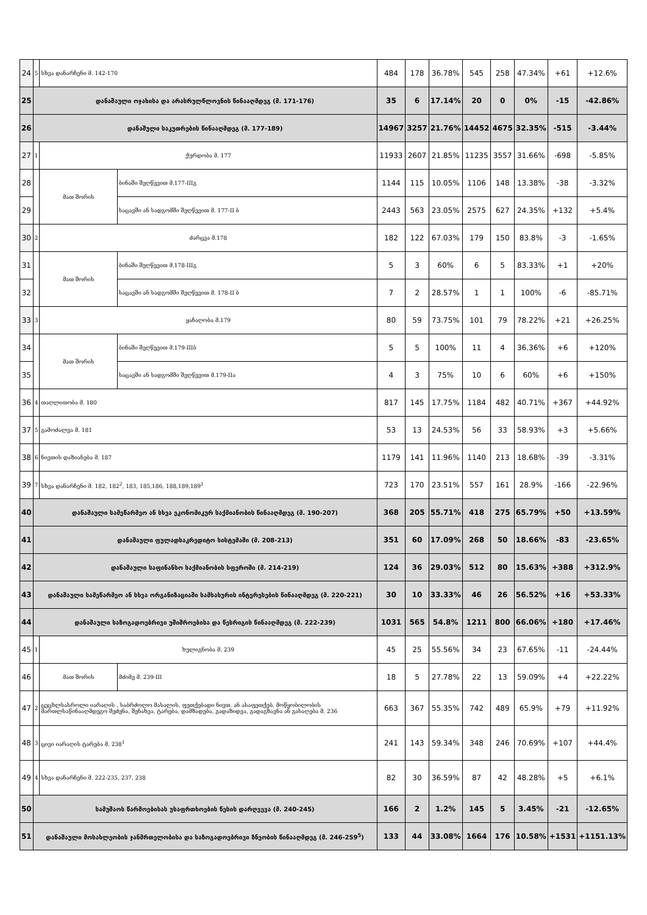| 24 | 5 | სხვა დანარჩენი მ. 142-170 | | 484 | 178 | 36.78% | 545 | 258 | 47.34% | +61 | +12.6% |
| 25 | დანაშაული ოჯახისა და არასრულწლოვნის წინააღმდეგ (მ. 171-176) | | | 35 | 6 | 17.14% | 20 | 0 | 0% | -15 | -42.86% |
| 26 | დანაშული საკუთრების წინააღმდეგ (მ. 177-189) | | | 14967 | 3257 | 21.76% | 14452 | 4675 | 32.35% | -515 | -3.44% |
| 27 | 1 | ქურდობა მ. 177 | | 11933 | 2607 | 21.85% | 11235 | 3557 | 31.66% | -698 | -5.85% |
| 28 | | მათ შორის | ბინაში შეღწევით მ.177-IIIგ | 1144 | 115 | 10.05% | 1106 | 148 | 13.38% | -38 | -3.32% |
| 29 | | | საცავში ან სადგომში შეღწევით მ. 177-II ბ | 2443 | 563 | 23.05% | 2575 | 627 | 24.35% | +132 | +5.4% |
| 30 | 2 | ძარცვა მ.178 | | 182 | 122 | 67.03% | 179 | 150 | 83.8% | -3 | -1.65% |
| 31 | | მათ შორის | ბინაში შეღწევით მ.178-IIIგ | 5 | 3 | 60% | 6 | 5 | 83.33% | +1 | +20% |
| 32 | | | საცავში ან სადგომში შეღწევით მ. 178-II ბ | 7 | 2 | 28.57% | 1 | 1 | 100% | -6 | -85.71% |
| 33 | 3 | ყაჩაღობა მ.179 | | 80 | 59 | 73.75% | 101 | 79 | 78.22% | +21 | +26.25% |
| 34 | | მათ შორის | ბინაში შეღწევით მ.179-IIIბ | 5 | 5 | 100% | 11 | 4 | 36.36% | +6 | +120% |
| 35 | | | საცავში ან სადგომში შეღწევით მ.179-IIა | 4 | 3 | 75% | 10 | 6 | 60% | +6 | +150% |
| 36 | 4 | თაღლითობა მ. 180 | | 817 | 145 | 17.75% | 1184 | 482 | 40.71% | +367 | +44.92% |
| 37 | 5 | გამოძალვა მ. 181 | | 53 | 13 | 24.53% | 56 | 33 | 58.93% | +3 | +5.66% |
| 38 | 6 | ნივთის დაზიანება მ. 187 | | 1179 | 141 | 11.96% | 1140 | 213 | 18.68% | -39 | -3.31% |
| 39 | 7 | სხვა დანარჩენი მ. 182, 182<sup>2</sup>, 183, 185,186, 188,189,189<sup>1</sup> | | 723 | 170 | 23.51% | 557 | 161 | 28.9% | -166 | -22.96% |
| 40 | დანაშაული სამეწარმეო ან სხვა ეკონომიკურ საქმიანობის წინააღმდეგ (მ. 190-207) | | | 368 | 205 | 55.71% | 418 | 275 | 65.79% | +50 | +13.59% |
| 41 | დანაშაული ფულადსაკრედიტო სისტემაში (მ. 208-213) | | | 351 | 60 | 17.09% | 268 | 50 | 18.66% | -83 | -23.65% |
| 42 | დანაშაული საფინანსო საქმიანობის სფეროში (მ. 214-219) | | | 124 | 36 | 29.03% | 512 | 80 | 15.63% | +388 | +312.9% |
| 43 | დანაშაული სამეწარმეო ან სხვა ორგანიზაციაში სამსახურის ინტერესების წინააღმდეგ (მ. 220-221) | | | 30 | 10 | 33.33% | 46 | 26 | 56.52% | +16 | +53.33% |
| 44 | დანაშაული საზოგადოებრივი უშიშროებისა და წესრიგის წინააღმდეგ (მ. 222-239) | | | 1031 | 565 | 54.8% | 1211 | 800 | 66.06% | +180 | +17.46% |
| 45 | 1 | ხულიგნობა მ. 239 | | 45 | 25 | 55.56% | 34 | 23 | 67.65% | -11 | -24.44% |
| 46 | | მათ შორის | მძიმე მ. 239-III | 18 | 5 | 27.78% | 22 | 13 | 59.09% | +4 | +22.22% |
| 47 | 2 | ცეცხლსასროლი იარაღის , საბრძოლო მასალის, ფეთქებადი ნივთ. ან ასაფეთქებ. მოწყობილობის მართლსაწინააღმდეგო შეძენა, შენახვა, ტარება, დამზადება, გადაზიდვა, გადაგზავნა ან გასაღება მ. 236 | | 663 | 367 | 55.35% | 742 | 489 | 65.9% | +79 | +11.92% |
| 48 | 3 | ცივი იარაღის ტარება მ. 238<sup>1</sup> | | 241 | 143 | 59.34% | 348 | 246 | 70.69% | +107 | +44.4% |
| 49 | 4 | სხვა დანარჩენი მ. 222-235, 237, 238 | | 82 | 30 | 36.59% | 87 | 42 | 48.28% | +5 | +6.1% |
| 50 | სამუშაოს წარმოებისას უსაფრთხოების წესის დარღვევა (მ. 240-245) | | | 166 | 2 | 1.2% | 145 | 5 | 3.45% | -21 | -12.65% |
| 51 | დანაშაული მოსახლეობის ჯანმრთელობისა და საზოგადოებრივი ზნეობის წინააღმდეგ (მ. 246-259<sup>5</sup>) | | | 133 | 44 | 33.08% | 1664 | 176 | 10.58% | +1531 | +1151.13% |